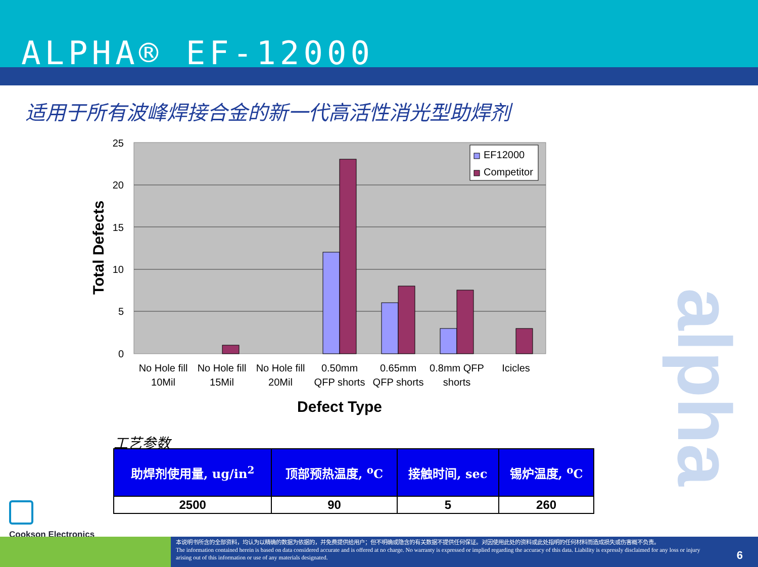ALPHA® EF-12000
适用于所有波峰焊接合金的新一代高活性消光型助焊剂
25
20
15
10
5
0
EF12000
Competitor
No Hole fill
10Mil
No Hole fill
15Mil
No Hole fill
20Mil
0.50mm
QFP shorts
0.65mm
QFP shorts
0.8mm QFP
shorts
Icicles
Defect Type
Total Defects
工艺参数
| 助焊剂使用量, ug/in<sup>2</sup> | 顶部预热温度, <sup>o</sup>C | 接触时间, sec | 锡炉温度, <sup>o</sup>C |
| --- | --- | --- | --- |
| 2500 | 90 | 5 | 260 |
Cookson Electronics
alpha
本说明书所含的全部资料，均认为以精确的数据为依据的，并免费提供给用户；但不明确或隐含的有关数据不提供任何保证。对因使用此处的资料或此处指明的任何材料而造成损失或伤害概不负责。
The information contained herein is based on data considered accurate and is offered at no charge. No warranty is expressed or implied regarding the accuracy of this data. Liability is expressly disclaimed for any loss or injury arising out of this information or use of any materials designated.
6